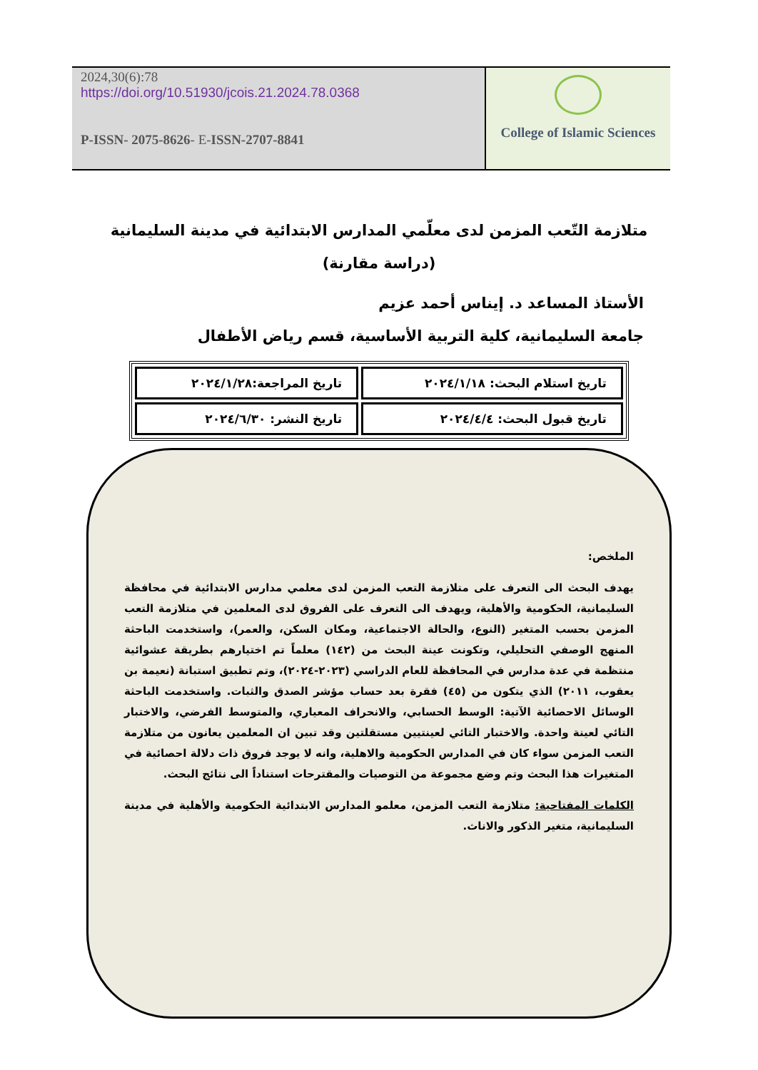2024,30(6):78
https://doi.org/10.51930/jcois.21.2024.78.0368
P-ISSN- 2075-8626- E-ISSN-2707-8841
College of Islamic Sciences
متلازمة التّعب المزمن لدى معلّمي المدارس الابتدائية في مدينة السليمانية
(دراسة مقارنة)
الأستاذ المساعد د. إيناس أحمد عزيم
جامعة السليمانية، كلية التربية الأساسية، قسم رياض الأطفال
| تاريخ استلام البحث: ٢٠٢٤/١/١٨ | تاريخ المراجعة:٢٠٢٤/١/٢٨ |
| تاريخ قبول البحث: ٢٠٢٤/٤/٤ | تاريخ النشر: ٢٠٢٤/٦/٣٠ |
الملخص:
يهدف البحث الى التعرف على متلازمة التعب المزمن لدى معلمي مدارس الابتدائية في محافظة السليمانية، الحكومية والأهلية، ويهدف الى التعرف على الفروق لدى المعلمين في متلازمة التعب المزمن بحسب المتغير (النوع، والحالة الاجتماعية، ومكان السكن، والعمر)، واستخدمت الباحثة المنهج الوصفي التحليلي، وتكونت عينة البحث من (١٤٢) معلماً تم اختيارهم بطريقة عشوائية منتظمة في عدة مدارس في المحافظة للعام الدراسي (٢٠٢٣-٢٠٢٤)، وتم تطبيق استبانة (نعيمة بن يعقوب، ٢٠١١) الذي يتكون من (٤٥) فقرة بعد حساب مؤشر الصدق والثبات. واستخدمت الباحثة الوسائل الاحصائية الآتية: الوسط الحسابي، والانحراف المعياري، والمتوسط الفرضي، والاختبار التائي لعينة واحدة. والاختبار التائي لعينتيين مستقلتين وقد تبين ان المعلمين يعانون من متلازمة التعب المزمن سواء كان في المدارس الحكومية والاهلية، وانه لا يوجد فروق ذات دلالة احصائية في المتغيرات هذا البحث وتم وضع مجموعة من التوصيات والمقترحات استناداً الى نتائج البحث.
الكلمات المفتاحية: متلازمة التعب المزمن، معلمو المدارس الابتدائية الحكومية والأهلية في مدينة السليمانية، متغير الذكور والاناث.